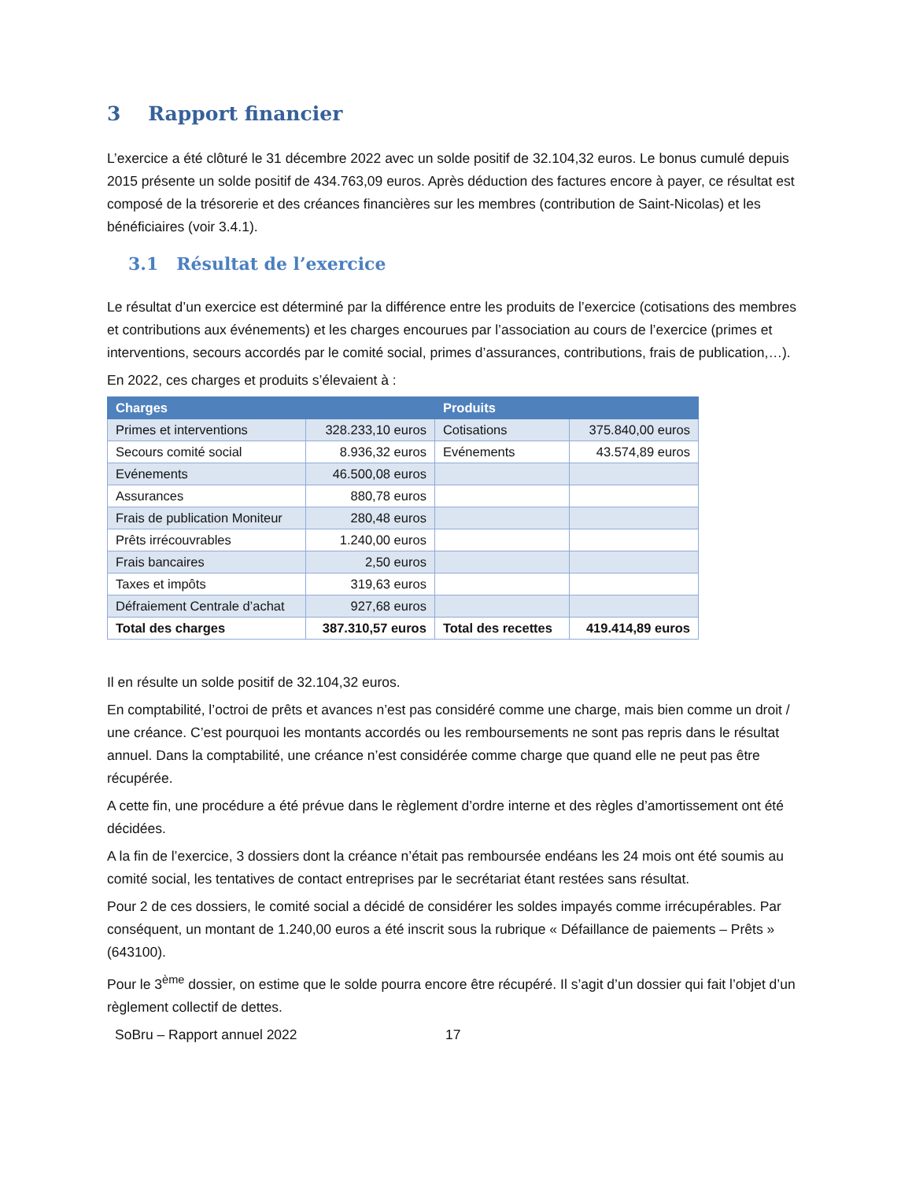3 Rapport financier
L’exercice a été clôturé le 31 décembre 2022 avec un solde positif de 32.104,32 euros. Le bonus cumulé depuis 2015 présente un solde positif de 434.763,09 euros. Après déduction des factures encore à payer, ce résultat est composé de la trésorerie et des créances financières sur les membres (contribution de Saint-Nicolas) et les bénéficiaires (voir 3.4.1).
3.1 Résultat de l’exercice
Le résultat d’un exercice est déterminé par la différence entre les produits de l’exercice (cotisations des membres et contributions aux événements) et les charges encourues par l’association au cours de l’exercice (primes et interventions, secours accordés par le comité social, primes d’assurances, contributions, frais de publication,…).
En 2022, ces charges et produits s’élevaient à :
| Charges | | Produits | |
| --- | --- | --- | --- |
| Primes et interventions | 328.233,10 euros | Cotisations | 375.840,00 euros |
| Secours comité social | 8.936,32 euros | Evénements | 43.574,89 euros |
| Evénements | 46.500,08 euros | | |
| Assurances | 880,78 euros | | |
| Frais de publication Moniteur | 280,48 euros | | |
| Prêts irrécouvrables | 1.240,00 euros | | |
| Frais bancaires | 2,50 euros | | |
| Taxes et impôts | 319,63 euros | | |
| Défraiement Centrale d’achat | 927,68 euros | | |
| Total des charges | 387.310,57 euros | Total des recettes | 419.414,89 euros |
Il en résulte un solde positif de 32.104,32 euros.
En comptabilité, l’octroi de prêts et avances n’est pas considéré comme une charge, mais bien comme un droit / une créance. C’est pourquoi les montants accordés ou les remboursements ne sont pas repris dans le résultat annuel. Dans la comptabilité, une créance n’est considérée comme charge que quand elle ne peut pas être récupérée.
A cette fin, une procédure a été prévue dans le règlement d’ordre interne et des règles d’amortissement ont été décidées.
A la fin de l’exercice, 3 dossiers dont la créance n’était pas remboursée endéans les 24 mois ont été soumis au comité social, les tentatives de contact entreprises par le secrétariat étant restées sans résultat.
Pour 2 de ces dossiers, le comité social a décidé de considérer les soldes impayés comme irrécupérables. Par conséquent, un montant de 1.240,00 euros a été inscrit sous la rubrique « Défaillance de paiements – Prêts » (643100).
Pour le 3<sup>ème</sup> dossier, on estime que le solde pourra encore être récupéré. Il s’agit d’un dossier qui fait l’objet d’un règlement collectif de dettes.
SoBru – Rapport annuel 2022 17